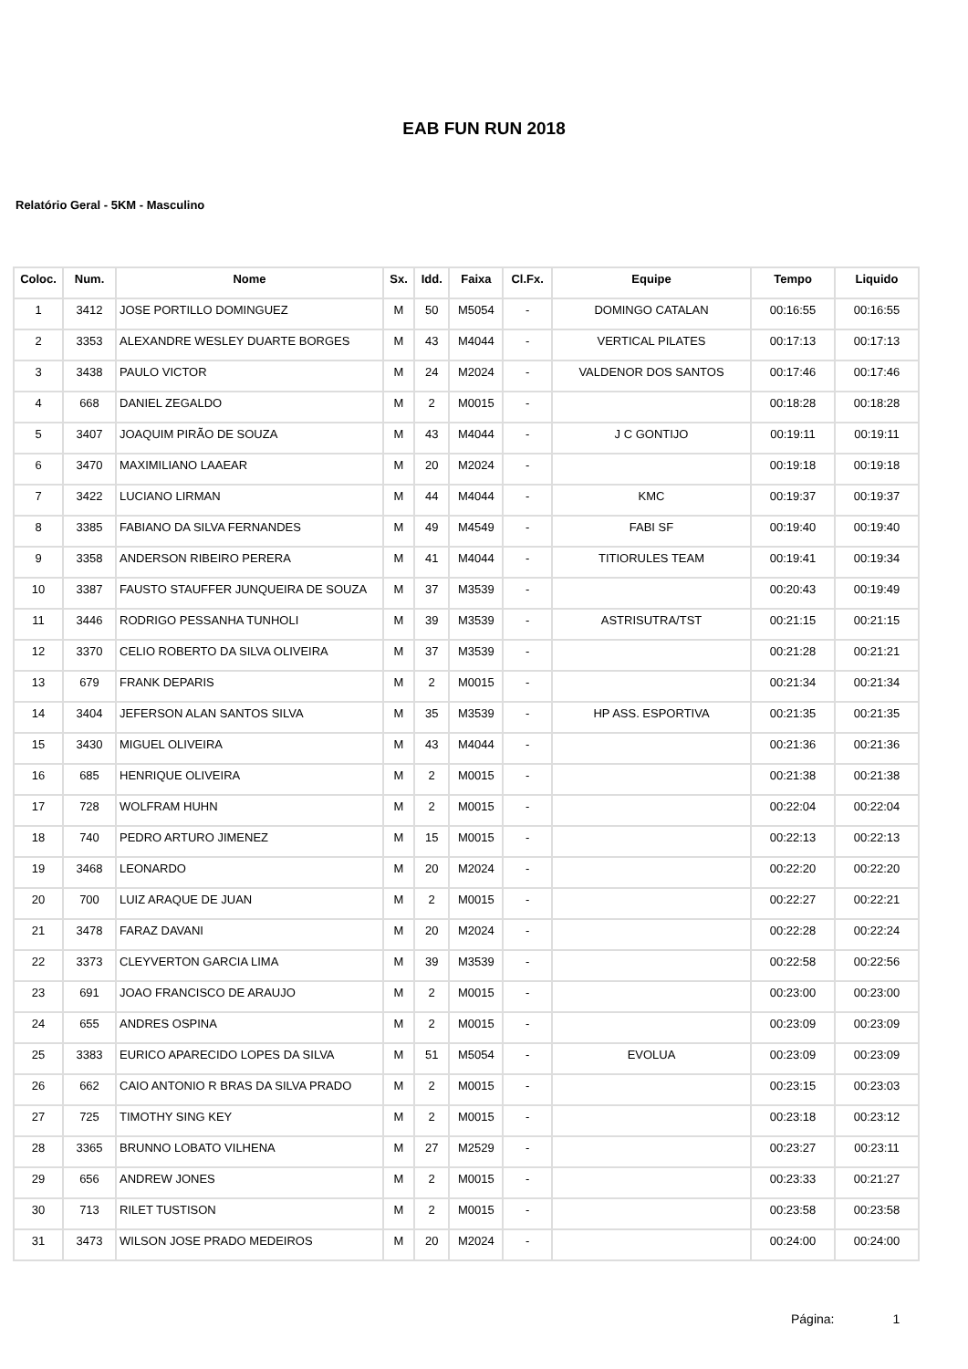EAB FUN RUN 2018
Relatório Geral - 5KM - Masculino
| Coloc. | Num. | Nome | Sx. | Idd. | Faixa | Cl.Fx. | Equipe | Tempo | Liquido |
| --- | --- | --- | --- | --- | --- | --- | --- | --- | --- |
| 1 | 3412 | JOSE PORTILLO DOMINGUEZ | M | 50 | M5054 | - | DOMINGO CATALAN | 00:16:55 | 00:16:55 |
| 2 | 3353 | ALEXANDRE WESLEY DUARTE BORGES | M | 43 | M4044 | - | VERTICAL PILATES | 00:17:13 | 00:17:13 |
| 3 | 3438 | PAULO VICTOR | M | 24 | M2024 | - | VALDENOR DOS SANTOS | 00:17:46 | 00:17:46 |
| 4 | 668 | DANIEL ZEGALDO | M | 2 | M0015 | - | | 00:18:28 | 00:18:28 |
| 5 | 3407 | JOAQUIM PIRÃO DE SOUZA | M | 43 | M4044 | - | J C GONTIJO | 00:19:11 | 00:19:11 |
| 6 | 3470 | MAXIMILIANO LAAEAR | M | 20 | M2024 | - | | 00:19:18 | 00:19:18 |
| 7 | 3422 | LUCIANO LIRMAN | M | 44 | M4044 | - | KMC | 00:19:37 | 00:19:37 |
| 8 | 3385 | FABIANO DA SILVA FERNANDES | M | 49 | M4549 | - | FABI SF | 00:19:40 | 00:19:40 |
| 9 | 3358 | ANDERSON RIBEIRO PERERA | M | 41 | M4044 | - | TITIORULES TEAM | 00:19:41 | 00:19:34 |
| 10 | 3387 | FAUSTO STAUFFER JUNQUEIRA DE SOUZA | M | 37 | M3539 | - | | 00:20:43 | 00:19:49 |
| 11 | 3446 | RODRIGO PESSANHA TUNHOLI | M | 39 | M3539 | - | ASTRISUTRA/TST | 00:21:15 | 00:21:15 |
| 12 | 3370 | CELIO ROBERTO DA SILVA OLIVEIRA | M | 37 | M3539 | - | | 00:21:28 | 00:21:21 |
| 13 | 679 | FRANK DEPARIS | M | 2 | M0015 | - | | 00:21:34 | 00:21:34 |
| 14 | 3404 | JEFERSON ALAN SANTOS SILVA | M | 35 | M3539 | - | HP ASS. ESPORTIVA | 00:21:35 | 00:21:35 |
| 15 | 3430 | MIGUEL OLIVEIRA | M | 43 | M4044 | - | | 00:21:36 | 00:21:36 |
| 16 | 685 | HENRIQUE OLIVEIRA | M | 2 | M0015 | - | | 00:21:38 | 00:21:38 |
| 17 | 728 | WOLFRAM HUHN | M | 2 | M0015 | - | | 00:22:04 | 00:22:04 |
| 18 | 740 | PEDRO ARTURO JIMENEZ | M | 15 | M0015 | - | | 00:22:13 | 00:22:13 |
| 19 | 3468 | LEONARDO | M | 20 | M2024 | - | | 00:22:20 | 00:22:20 |
| 20 | 700 | LUIZ ARAQUE DE JUAN | M | 2 | M0015 | - | | 00:22:27 | 00:22:21 |
| 21 | 3478 | FARAZ DAVANI | M | 20 | M2024 | - | | 00:22:28 | 00:22:24 |
| 22 | 3373 | CLEYVERTON GARCIA LIMA | M | 39 | M3539 | - | | 00:22:58 | 00:22:56 |
| 23 | 691 | JOAO FRANCISCO DE ARAUJO | M | 2 | M0015 | - | | 00:23:00 | 00:23:00 |
| 24 | 655 | ANDRES OSPINA | M | 2 | M0015 | - | | 00:23:09 | 00:23:09 |
| 25 | 3383 | EURICO APARECIDO LOPES DA SILVA | M | 51 | M5054 | - | EVOLUA | 00:23:09 | 00:23:09 |
| 26 | 662 | CAIO ANTONIO R BRAS DA SILVA PRADO | M | 2 | M0015 | - | | 00:23:15 | 00:23:03 |
| 27 | 725 | TIMOTHY SING KEY | M | 2 | M0015 | - | | 00:23:18 | 00:23:12 |
| 28 | 3365 | BRUNNO LOBATO VILHENA | M | 27 | M2529 | - | | 00:23:27 | 00:23:11 |
| 29 | 656 | ANDREW JONES | M | 2 | M0015 | - | | 00:23:33 | 00:21:27 |
| 30 | 713 | RILET TUSTISON | M | 2 | M0015 | - | | 00:23:58 | 00:23:58 |
| 31 | 3473 | WILSON JOSE PRADO MEDEIROS | M | 20 | M2024 | - | | 00:24:00 | 00:24:00 |
Página: 1